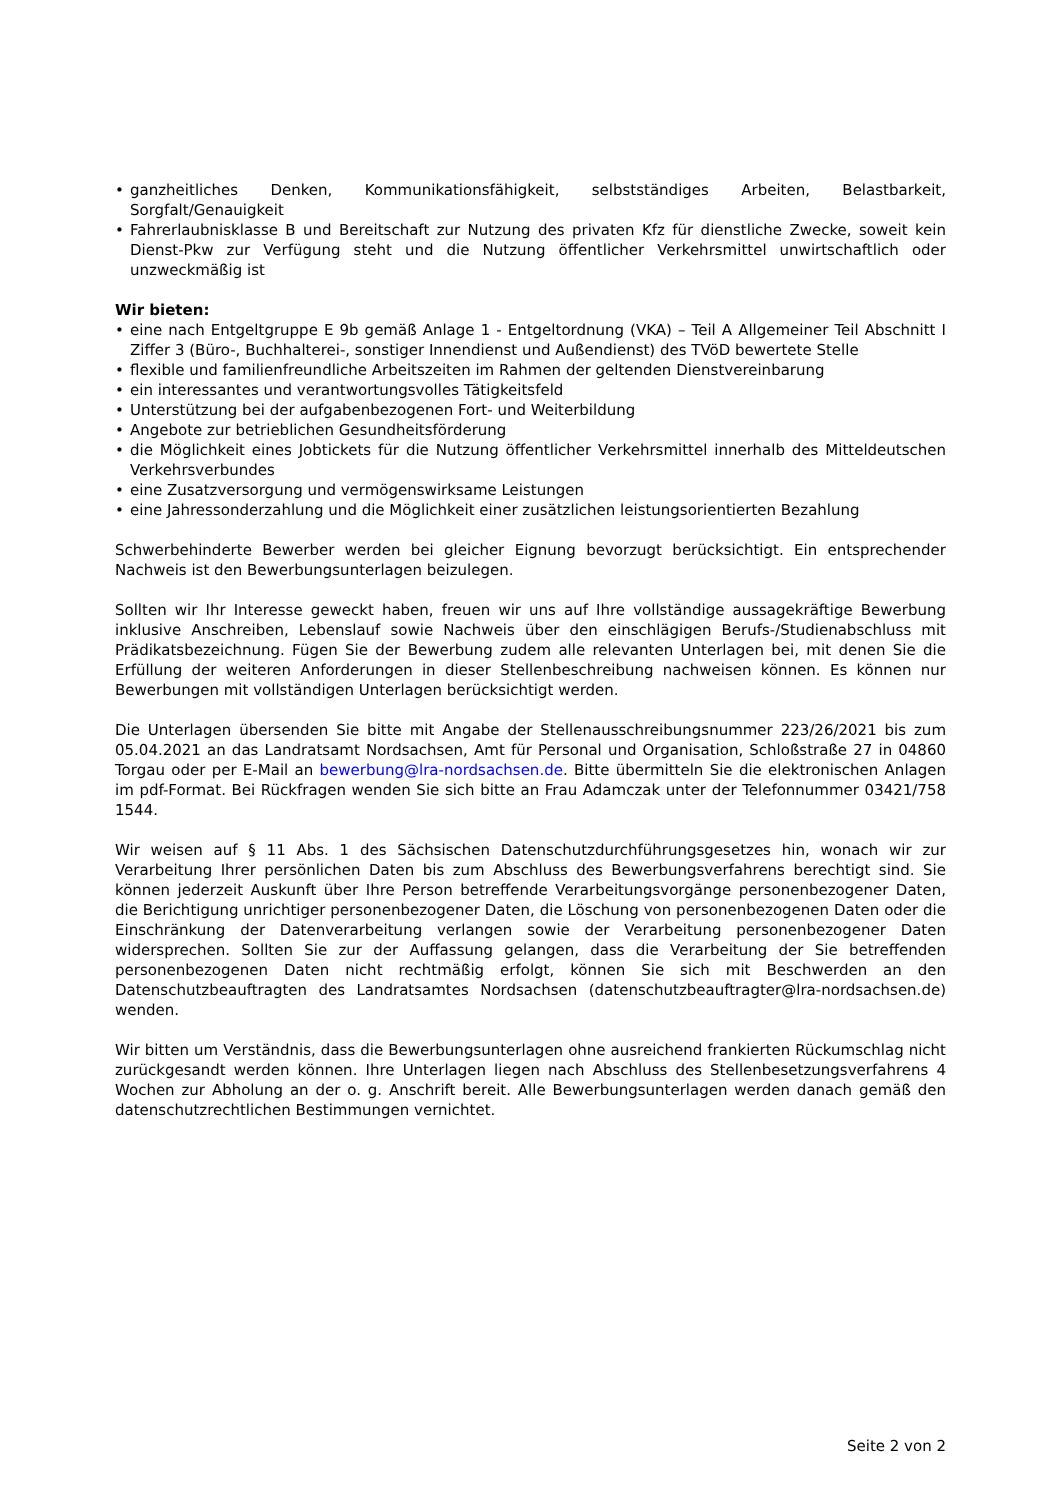• ganzheitliches Denken, Kommunikationsfähigkeit, selbstständiges Arbeiten, Belastbarkeit, Sorgfalt/Genauigkeit
• Fahrerlaubnisklasse B und Bereitschaft zur Nutzung des privaten Kfz für dienstliche Zwecke, soweit kein Dienst-Pkw zur Verfügung steht und die Nutzung öffentlicher Verkehrsmittel unwirtschaftlich oder unzweckmäßig ist
Wir bieten:
• eine nach Entgeltgruppe E 9b gemäß Anlage 1 - Entgeltordnung (VKA) – Teil A Allgemeiner Teil Abschnitt I Ziffer 3 (Büro-, Buchhalterei-, sonstiger Innendienst und Außendienst) des TVöD bewertete Stelle
• flexible und familienfreundliche Arbeitszeiten im Rahmen der geltenden Dienstvereinbarung
• ein interessantes und verantwortungsvolles Tätigkeitsfeld
• Unterstützung bei der aufgabenbezogenen Fort- und Weiterbildung
• Angebote zur betrieblichen Gesundheitsförderung
• die Möglichkeit eines Jobtickets für die Nutzung öffentlicher Verkehrsmittel innerhalb des Mitteldeutschen Verkehrsverbundes
• eine Zusatzversorgung und vermögenswirksame Leistungen
• eine Jahressonderzahlung und die Möglichkeit einer zusätzlichen leistungsorientierten Bezahlung
Schwerbehinderte Bewerber werden bei gleicher Eignung bevorzugt berücksichtigt. Ein entsprechender Nachweis ist den Bewerbungsunterlagen beizulegen.
Sollten wir Ihr Interesse geweckt haben, freuen wir uns auf Ihre vollständige aussagekräftige Bewerbung inklusive Anschreiben, Lebenslauf sowie Nachweis über den einschlägigen Berufs-/Studienabschluss mit Prädikatsbezeichnung. Fügen Sie der Bewerbung zudem alle relevanten Unterlagen bei, mit denen Sie die Erfüllung der weiteren Anforderungen in dieser Stellenbeschreibung nachweisen können. Es können nur Bewerbungen mit vollständigen Unterlagen berücksichtigt werden.
Die Unterlagen übersenden Sie bitte mit Angabe der Stellenausschreibungsnummer 223/26/2021 bis zum 05.04.2021 an das Landratsamt Nordsachsen, Amt für Personal und Organisation, Schloßstraße 27 in 04860 Torgau oder per E-Mail an bewerbung@lra-nordsachsen.de. Bitte übermitteln Sie die elektronischen Anlagen im pdf-Format. Bei Rückfragen wenden Sie sich bitte an Frau Adamczak unter der Telefonnummer 03421/758 1544.
Wir weisen auf § 11 Abs. 1 des Sächsischen Datenschutzdurchführungsgesetzes hin, wonach wir zur Verarbeitung Ihrer persönlichen Daten bis zum Abschluss des Bewerbungsverfahrens berechtigt sind. Sie können jederzeit Auskunft über Ihre Person betreffende Verarbeitungsvorgänge personenbezogener Daten, die Berichtigung unrichtiger personenbezogener Daten, die Löschung von personenbezogenen Daten oder die Einschränkung der Datenverarbeitung verlangen sowie der Verarbeitung personenbezogener Daten widersprechen. Sollten Sie zur der Auffassung gelangen, dass die Verarbeitung der Sie betreffenden personenbezogenen Daten nicht rechtmäßig erfolgt, können Sie sich mit Beschwerden an den Datenschutzbeauftragten des Landratsamtes Nordsachsen (datenschutzbeauftragter@lra-nordsachsen.de) wenden.
Wir bitten um Verständnis, dass die Bewerbungsunterlagen ohne ausreichend frankierten Rückumschlag nicht zurückgesandt werden können. Ihre Unterlagen liegen nach Abschluss des Stellenbesetzungsverfahrens 4 Wochen zur Abholung an der o. g. Anschrift bereit. Alle Bewerbungsunterlagen werden danach gemäß den datenschutzrechtlichen Bestimmungen vernichtet.
Seite 2 von 2